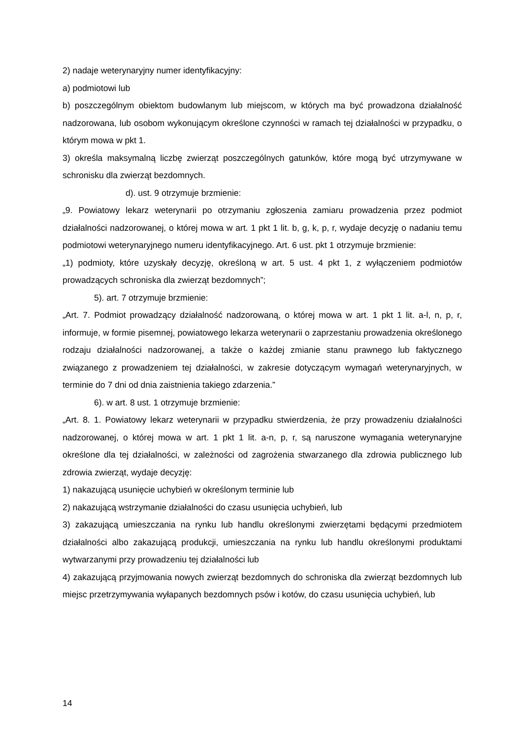2) nadaje weterynaryjny numer identyfikacyjny:
a) podmiotowi lub
b) poszczególnym obiektom budowlanym lub miejscom, w których ma być prowadzona działalność nadzorowana, lub osobom wykonującym określone czynności w ramach tej działalności w przypadku, o którym mowa w pkt 1.
3) określa maksymalną liczbę zwierząt poszczególnych gatunków, które mogą być utrzymywane w schronisku dla zwierząt bezdomnych.
d). ust. 9 otrzymuje brzmienie:
„9. Powiatowy lekarz weterynarii po otrzymaniu zgłoszenia zamiaru prowadzenia przez podmiot działalności nadzorowanej, o której mowa w art. 1 pkt 1 lit. b, g, k, p, r, wydaje decyzję o nadaniu temu podmiotowi weterynaryjnego numeru identyfikacyjnego. Art. 6 ust. pkt 1 otrzymuje brzmienie:
„1) podmioty, które uzyskały decyzję, określoną w art. 5 ust. 4 pkt 1, z wyłączeniem podmiotów prowadzących schroniska dla zwierząt bezdomnych”;
5). art. 7 otrzymuje brzmienie:
„Art. 7. Podmiot prowadzący działalność nadzorowaną, o której mowa w art. 1 pkt 1 lit. a-l, n, p, r, informuje, w formie pisemnej, powiatowego lekarza weterynarii o zaprzestaniu prowadzenia określonego rodzaju działalności nadzorowanej, a także o każdej zmianie stanu prawnego lub faktycznego związanego z prowadzeniem tej działalności, w zakresie dotyczącym wymagań weterynaryjnych, w terminie do 7 dni od dnia zaistnienia takiego zdarzenia.”
6). w art. 8 ust. 1 otrzymuje brzmienie:
„Art. 8. 1. Powiatowy lekarz weterynarii w przypadku stwierdzenia, że przy prowadzeniu działalności nadzorowanej, o której mowa w art. 1 pkt 1 lit. a-n, p, r, są naruszone wymagania weterynaryjne określone dla tej działalności, w zależności od zagrożenia stwarzanego dla zdrowia publicznego lub zdrowia zwierząt, wydaje decyzję:
1) nakazującą usunięcie uchybień w określonym terminie lub
2) nakazującą wstrzymanie działalności do czasu usunięcia uchybień, lub
3) zakazującą umieszczania na rynku lub handlu określonymi zwierzętami będącymi przedmiotem działalności albo zakazującą produkcji, umieszczania na rynku lub handlu określonymi produktami wytwarzanymi przy prowadzeniu tej działalności lub
4) zakazującą przyjmowania nowych zwierząt bezdomnych do schroniska dla zwierząt bezdomnych lub miejsc przetrzymywania wyłapanych bezdomnych psów i kotów, do czasu usunięcia uchybień, lub
14